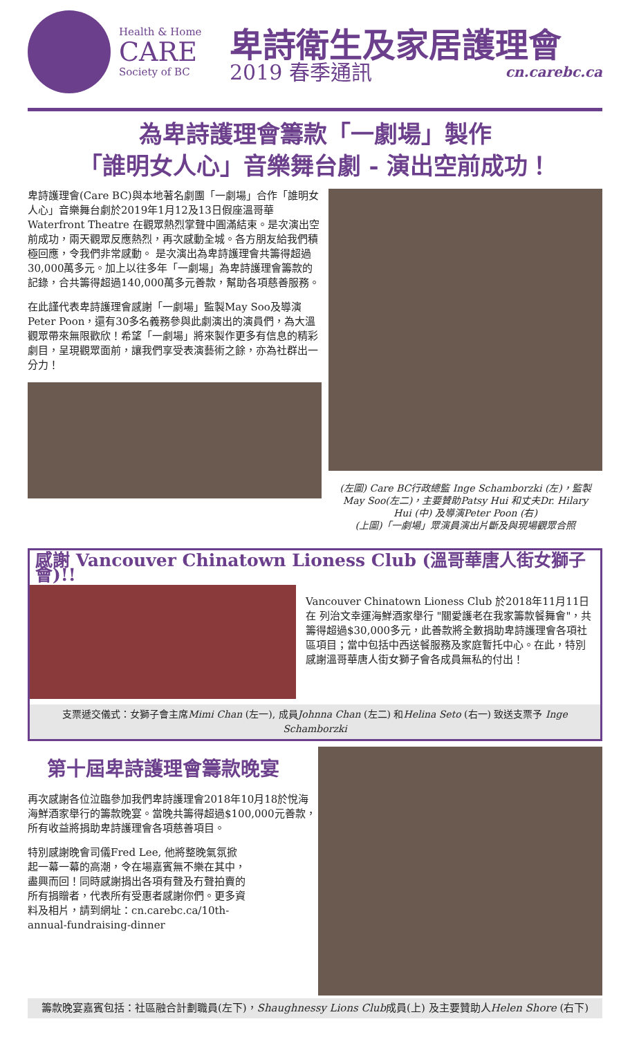Health & Home
CARE
Society of BC
卑詩衛生及家居護理會
2019 春季通訊 cn.carebc.ca
為卑詩護理會籌款「一劇場」製作
「誰明女人心」音樂舞台劇 - 演出空前成功！
卑詩護理會(Care BC)與本地著名劇團「一劇場」合作「誰明女人心」音樂舞台劇於2019年1月12及13日假座溫哥華 Waterfront Theatre 在觀眾熱烈掌聲中圓滿結束。是次演出空前成功，兩天觀眾反應熱烈，再次感動全城。各方朋友給我們積極回應，令我們非常感動。 是次演出為卑詩護理會共籌得超過30,000萬多元。加上以往多年「一劇場」為卑詩護理會籌款的記錄，合共籌得超過140,000萬多元善款，幫助各項慈善服務。
在此謹代表卑詩護理會感謝「一劇場」監製May Soo及導演Peter Poon，還有30多名義務參與此劇演出的演員們，為大溫觀眾帶來無限歡欣！希望「一劇場」將來製作更多有信息的精彩劇目，呈現觀眾面前，讓我們享受表演藝術之餘，亦為社群出一分力！
(左圖) Care BC行政總監 Inge Schamborzki (左)，監製 May Soo(左二)，主要贊助Patsy Hui 和丈夫Dr. Hilary Hui (中) 及導演Peter Poon (右)
(上圖)「一劇場」眾演員演出片斷及與現場觀眾合照
感謝 Vancouver Chinatown Lioness Club (溫哥華唐人街女獅子會)!!
Vancouver Chinatown Lioness Club 於2018年11月11日在 列治文幸運海鮮酒家舉行 "關愛護老在我家籌款餐舞會"，共籌得超過$30,000多元，此善款將全數捐助卑詩護理會各項社區項目；當中包括中西送餐服務及家庭暫托中心。在此，特別感謝溫哥華唐人街女獅子會各成員無私的付出！
支票遞交儀式：女獅子會主席Mimi Chan (左一), 成員Johnna Chan (左二) 和Helina Seto (右一) 致送支票予 Inge Schamborzki
第十屆卑詩護理會籌款晚宴
再次感謝各位泣臨參加我們卑詩護理會2018年10月18於悅海海鮮酒家舉行的籌款晚宴。當晚共籌得超過$100,000元善款， 所有收益將捐助卑詩護理會各項慈善項目。
特別感謝晚會司儀Fred Lee, 他將整晚氣氛掀起一幕一幕的高潮，令在場嘉賓無不樂在其中，盡興而回！同時感謝捐出各項有聲及冇聲拍賣的所有捐贈者，代表所有受惠者感謝你們。更多資料及相片，請到網址：cn.carebc.ca/10th-annual-fundraising-dinner
籌款晚宴嘉賓包括：社區融合計劃職員(左下)，Shaughnessy Lions Club成員(上) 及主要贊助人Helen Shore (右下)